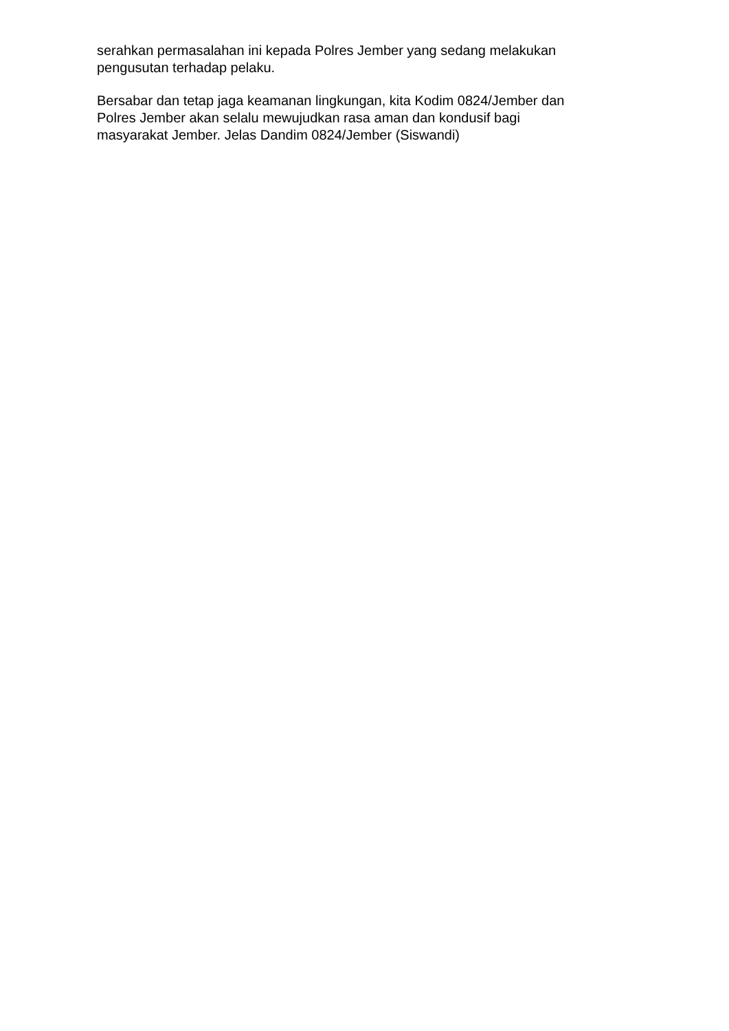serahkan permasalahan ini kepada Polres Jember yang sedang melakukan
pengusutan terhadap pelaku.
Bersabar dan tetap jaga keamanan lingkungan, kita Kodim 0824/Jember dan
Polres Jember akan selalu mewujudkan rasa aman dan kondusif bagi
masyarakat Jember. Jelas Dandim 0824/Jember (Siswandi)